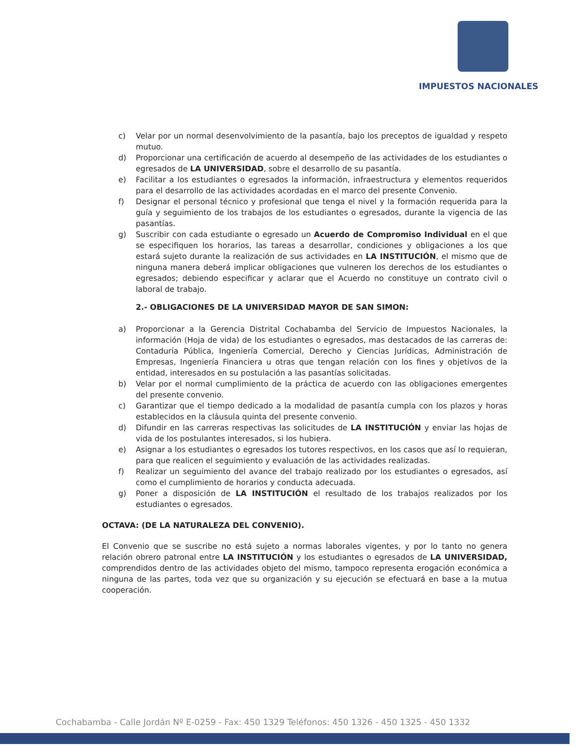IMPUESTOS NACIONALES
c) Velar por un normal desenvolvimiento de la pasantía, bajo los preceptos de igualdad y respeto mutuo.
d) Proporcionar una certificación de acuerdo al desempeño de las actividades de los estudiantes o egresados de LA UNIVERSIDAD, sobre el desarrollo de su pasantía.
e) Facilitar a los estudiantes o egresados la información, infraestructura y elementos requeridos para el desarrollo de las actividades acordadas en el marco del presente Convenio.
f) Designar el personal técnico y profesional que tenga el nivel y la formación requerida para la guía y seguimiento de los trabajos de los estudiantes o egresados, durante la vigencia de las pasantías.
g) Suscribir con cada estudiante o egresado un Acuerdo de Compromiso Individual en el que se especifiquen los horarios, las tareas a desarrollar, condiciones y obligaciones a los que estará sujeto durante la realización de sus actividades en LA INSTITUCIÓN, el mismo que de ninguna manera deberá implicar obligaciones que vulneren los derechos de los estudiantes o egresados; debiendo especificar y aclarar que el Acuerdo no constituye un contrato civil o laboral de trabajo.
2.- OBLIGACIONES DE LA UNIVERSIDAD MAYOR DE SAN SIMON:
a) Proporcionar a la Gerencia Distrital Cochabamba del Servicio de Impuestos Nacionales, la información (Hoja de vida) de los estudiantes o egresados, mas destacados de las carreras de: Contaduría Pública, Ingeniería Comercial, Derecho y Ciencias Jurídicas, Administración de Empresas, Ingeniería Financiera u otras que tengan relación con los fines y objetivos de la entidad, interesados en su postulación a las pasantías solicitadas.
b) Velar por el normal cumplimiento de la práctica de acuerdo con las obligaciones emergentes del presente convenio.
c) Garantizar que el tiempo dedicado a la modalidad de pasantía cumpla con los plazos y horas establecidos en la cláusula quinta del presente convenio.
d) Difundir en las carreras respectivas las solicitudes de LA INSTITUCIÓN y enviar las hojas de vida de los postulantes interesados, si los hubiera.
e) Asignar a los estudiantes o egresados los tutores respectivos, en los casos que así lo requieran, para que realicen el seguimiento y evaluación de las actividades realizadas.
f) Realizar un seguimiento del avance del trabajo realizado por los estudiantes o egresados, así como el cumplimiento de horarios y conducta adecuada.
g) Poner a disposición de LA INSTITUCIÓN el resultado de los trabajos realizados por los estudiantes o egresados.
OCTAVA: (DE LA NATURALEZA DEL CONVENIO).
El Convenio que se suscribe no está sujeto a normas laborales vigentes, y por lo tanto no genera relación obrero patronal entre LA INSTITUCIÓN y los estudiantes o egresados de LA UNIVERSIDAD, comprendidos dentro de las actividades objeto del mismo, tampoco representa erogación económica a ninguna de las partes, toda vez que su organización y su ejecución se efectuará en base a la mutua cooperación.
Cochabamba - Calle Jordán Nº E-0259 - Fax: 450 1329 Teléfonos: 450 1326 - 450 1325 - 450 1332